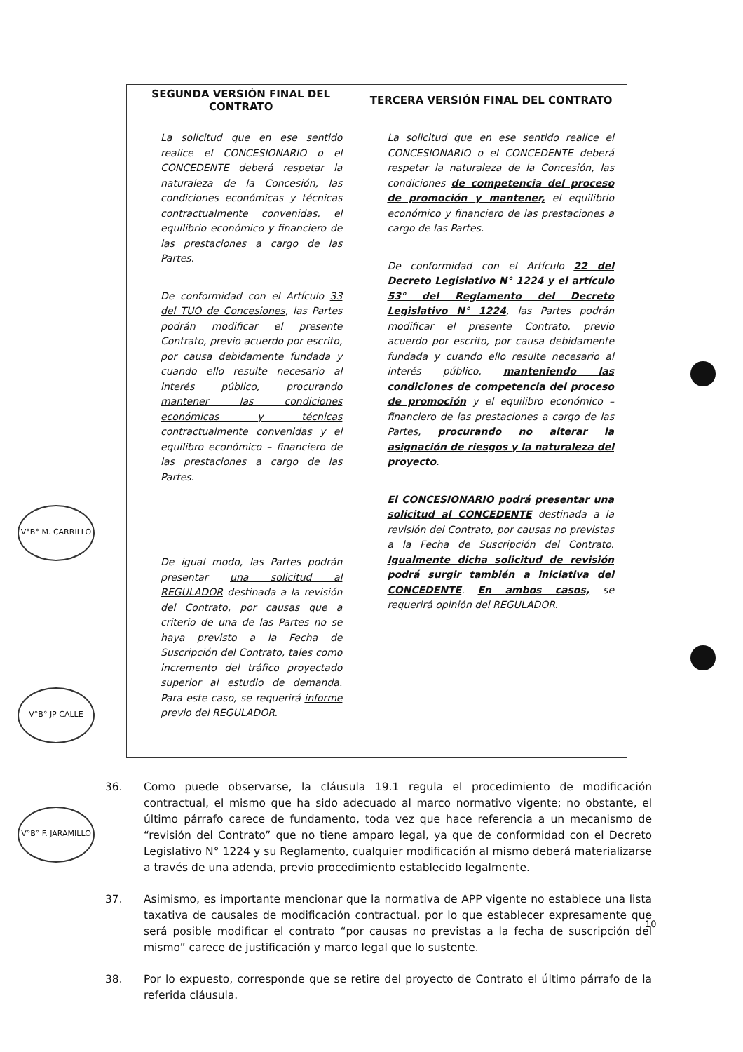| SEGUNDA VERSIÓN FINAL DEL CONTRATO | TERCERA VERSIÓN FINAL DEL CONTRATO |
| --- | --- |
| La solicitud que en ese sentido realice el CONCESIONARIO o el CONCEDENTE deberá respetar la naturaleza de la Concesión, las condiciones económicas y técnicas contractualmente convenidas, el equilibrio económico y financiero de las prestaciones a cargo de las Partes. De conformidad con el Artículo 33 del TUO de Concesiones , las Partes podrán modificar el presente Contrato, previo acuerdo por escrito, por causa debidamente fundada y cuando ello resulte necesario al interés público, procurando mantener las condiciones económicas y técnicas contractualmente convenidas y el equilibro económico – financiero de las prestaciones a cargo de las Partes. De igual modo, las Partes podrán presentar una solicitud al REGULADOR destinada a la revisión del Contrato, por causas que a criterio de una de las Partes no se haya previsto a la Fecha de Suscripción del Contrato, tales como incremento del tráfico proyectado superior al estudio de demanda. Para este caso, se requerirá informe previo del REGULADOR . | La solicitud que en ese sentido realice el CONCESIONARIO o el CONCEDENTE deberá respetar la naturaleza de la Concesión, las condiciones de competencia del proceso de promoción y mantener, el equilibrio económico y financiero de las prestaciones a cargo de las Partes. De conformidad con el Artículo 22 del Decreto Legislativo N° 1224 y el artículo 53° del Reglamento del Decreto Legislativo N° 1224 , las Partes podrán modificar el presente Contrato, previo acuerdo por escrito, por causa debidamente fundada y cuando ello resulte necesario al interés público, manteniendo las condiciones de competencia del proceso de promoción y el equilibro económico – financiero de las prestaciones a cargo de las Partes, procurando no alterar la asignación de riesgos y la naturaleza del proyecto . El CONCESIONARIO podrá presentar una solicitud al CONCEDENTE destinada a la revisión del Contrato, por causas no previstas a la Fecha de Suscripción del Contrato. Igualmente dicha solicitud de revisión podrá surgir también a iniciativa del CONCEDENTE . En ambos casos, se requerirá opinión del REGULADOR. |
36. Como puede observarse, la cláusula 19.1 regula el procedimiento de modificación contractual, el mismo que ha sido adecuado al marco normativo vigente; no obstante, el último párrafo carece de fundamento, toda vez que hace referencia a un mecanismo de “revisión del Contrato” que no tiene amparo legal, ya que de conformidad con el Decreto Legislativo N° 1224 y su Reglamento, cualquier modificación al mismo deberá materializarse a través de una adenda, previo procedimiento establecido legalmente.
37. Asimismo, es importante mencionar que la normativa de APP vigente no establece una lista taxativa de causales de modificación contractual, por lo que establecer expresamente que será posible modificar el contrato “por causas no previstas a la fecha de suscripción del mismo” carece de justificación y marco legal que lo sustente.
38. Por lo expuesto, corresponde que se retire del proyecto de Contrato el último párrafo de la referida cláusula.
10
V°B° M. CARRILLO
V°B° JP CALLE
V°B° F. JARAMILLO